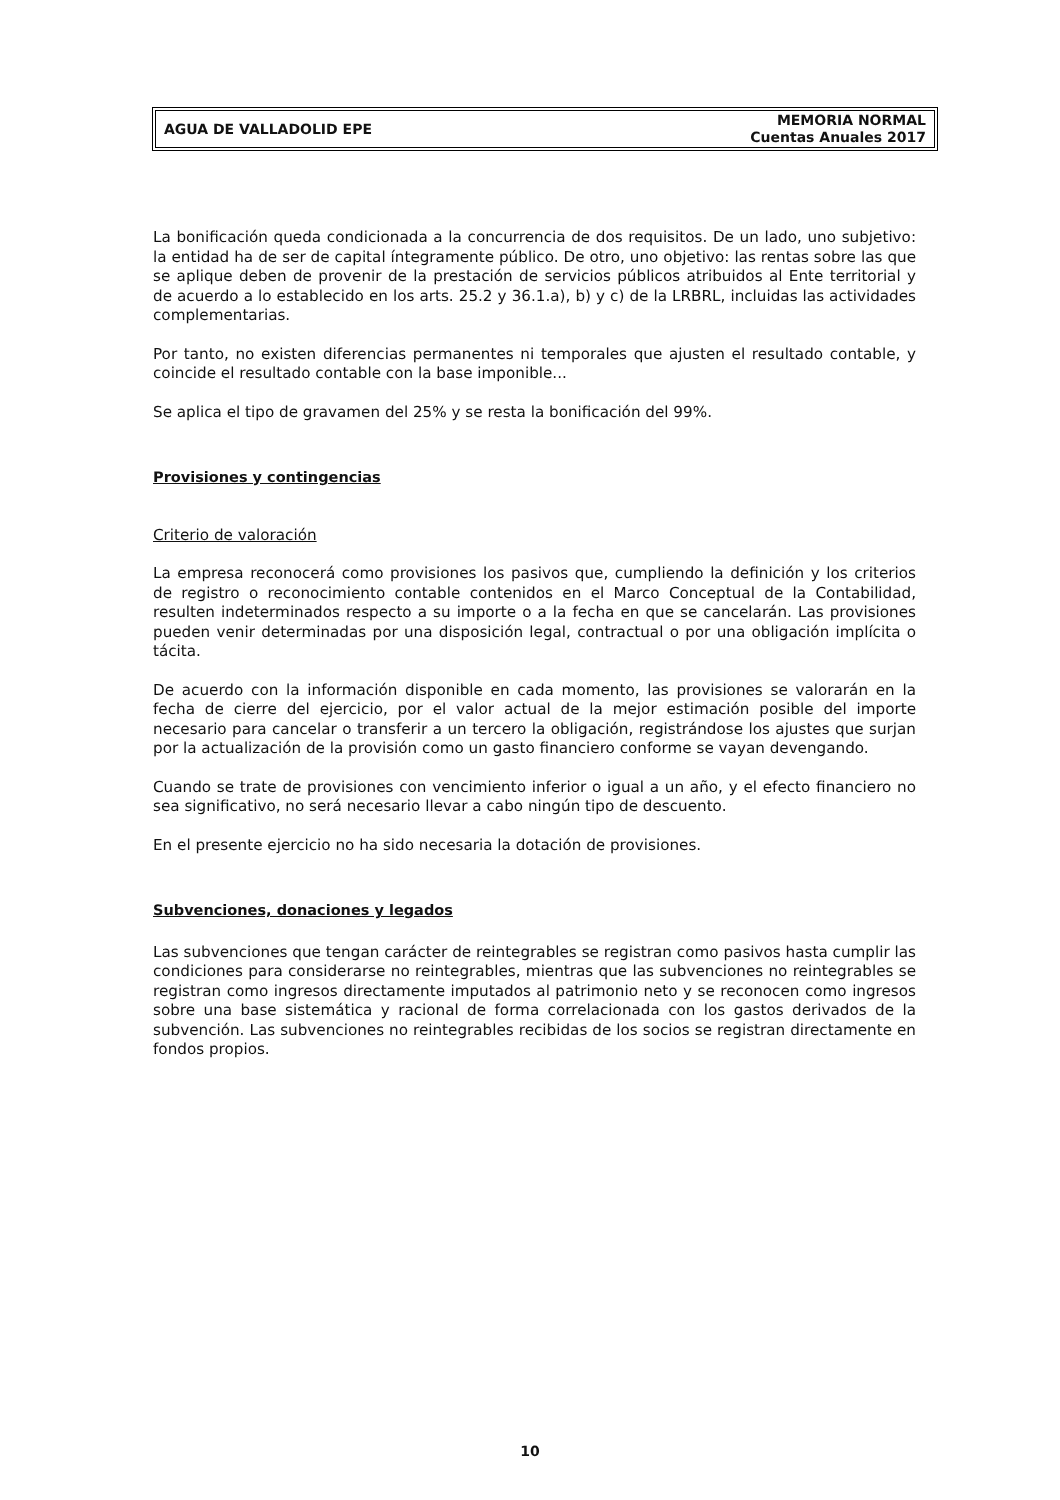AGUA DE VALLADOLID EPE
MEMORIA NORMAL
Cuentas Anuales 2017
La bonificación queda condicionada a la concurrencia de dos requisitos. De un lado, uno subjetivo: la entidad ha de ser de capital íntegramente público. De otro, uno objetivo: las rentas sobre las que se aplique deben de provenir de la prestación de servicios públicos atribuidos al Ente territorial y de acuerdo a lo establecido en los arts. 25.2 y 36.1.a), b) y c) de la LRBRL, incluidas las actividades complementarias.
Por tanto, no existen diferencias permanentes ni temporales que ajusten el resultado contable, y coincide el resultado contable con la base imponible...
Se aplica el tipo de gravamen del 25% y se resta la bonificación del 99%.
Provisiones y contingencias
Criterio de valoración
La empresa reconocerá como provisiones los pasivos que, cumpliendo la definición y los criterios de registro o reconocimiento contable contenidos en el Marco Conceptual de la Contabilidad, resulten indeterminados respecto a su importe o a la fecha en que se cancelarán. Las provisiones pueden venir determinadas por una disposición legal, contractual o por una obligación implícita o tácita.
De acuerdo con la información disponible en cada momento, las provisiones se valorarán en la fecha de cierre del ejercicio, por el valor actual de la mejor estimación posible del importe necesario para cancelar o transferir a un tercero la obligación, registrándose los ajustes que surjan por la actualización de la provisión como un gasto financiero conforme se vayan devengando.
Cuando se trate de provisiones con vencimiento inferior o igual a un año, y el efecto financiero no sea significativo, no será necesario llevar a cabo ningún tipo de descuento.
En el presente ejercicio no ha sido necesaria la dotación de provisiones.
Subvenciones, donaciones y legados
Las subvenciones que tengan carácter de reintegrables se registran como pasivos hasta cumplir las condiciones para considerarse no reintegrables, mientras que las subvenciones no reintegrables se registran como ingresos directamente imputados al patrimonio neto y se reconocen como ingresos sobre una base sistemática y racional de forma correlacionada con los gastos derivados de la subvención. Las subvenciones no reintegrables recibidas de los socios se registran directamente en fondos propios.
10